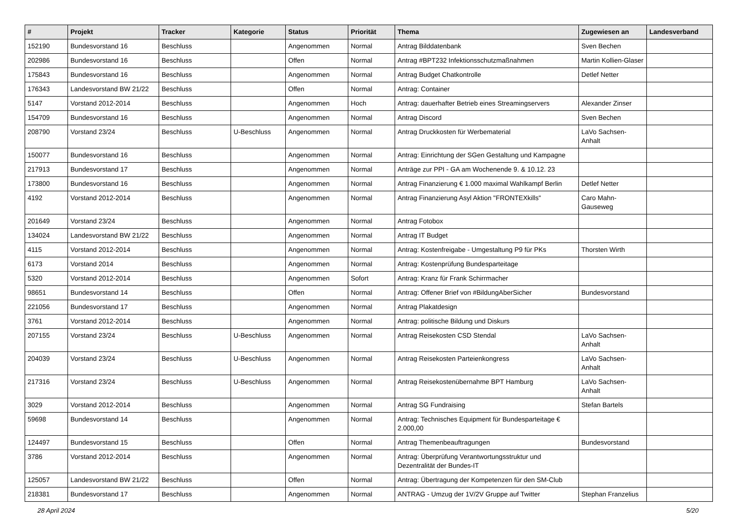| # | Projekt | Tracker | Kategorie | Status | Priorität | Thema | Zugewiesen an | Landesverband |
| --- | --- | --- | --- | --- | --- | --- | --- | --- |
| 152190 | Bundesvorstand 16 | Beschluss | | Angenommen | Normal | Antrag Bilddatenbank | Sven Bechen | |
| 202986 | Bundesvorstand 16 | Beschluss | | Offen | Normal | Antrag #BPT232 Infektionsschutzmaßnahmen | Martin Kollien-Glaser | |
| 175843 | Bundesvorstand 16 | Beschluss | | Angenommen | Normal | Antrag Budget Chatkontrolle | Detlef Netter | |
| 176343 | Landesvorstand BW 21/22 | Beschluss | | Offen | Normal | Antrag: Container | | |
| 5147 | Vorstand 2012-2014 | Beschluss | | Angenommen | Hoch | Antrag: dauerhafter Betrieb eines Streamingservers | Alexander Zinser | |
| 154709 | Bundesvorstand 16 | Beschluss | | Angenommen | Normal | Antrag Discord | Sven Bechen | |
| 208790 | Vorstand 23/24 | Beschluss | U-Beschluss | Angenommen | Normal | Antrag Druckkosten für Werbematerial | LaVo Sachsen-Anhalt | |
| 150077 | Bundesvorstand 16 | Beschluss | | Angenommen | Normal | Antrag: Einrichtung der SGen Gestaltung und Kampagne | | |
| 217913 | Bundesvorstand 17 | Beschluss | | Angenommen | Normal | Anträge zur PPI - GA am Wochenende 9. & 10.12. 23 | | |
| 173800 | Bundesvorstand 16 | Beschluss | | Angenommen | Normal | Antrag Finanzierung € 1.000 maximal Wahlkampf Berlin | Detlef Netter | |
| 4192 | Vorstand 2012-2014 | Beschluss | | Angenommen | Normal | Antrag Finanzierung Asyl Aktion "FRONTEXkills" | Caro Mahn-Gauseweg | |
| 201649 | Vorstand 23/24 | Beschluss | | Angenommen | Normal | Antrag Fotobox | | |
| 134024 | Landesvorstand BW 21/22 | Beschluss | | Angenommen | Normal | Antrag IT Budget | | |
| 4115 | Vorstand 2012-2014 | Beschluss | | Angenommen | Normal | Antrag: Kostenfreigabe - Umgestaltung P9 für PKs | Thorsten Wirth | |
| 6173 | Vorstand 2014 | Beschluss | | Angenommen | Normal | Antrag: Kostenprüfung Bundesparteitage | | |
| 5320 | Vorstand 2012-2014 | Beschluss | | Angenommen | Sofort | Antrag: Kranz für Frank Schirrmacher | | |
| 98651 | Bundesvorstand 14 | Beschluss | | Offen | Normal | Antrag: Offener Brief von #BildungAberSicher | Bundesvorstand | |
| 221056 | Bundesvorstand 17 | Beschluss | | Angenommen | Normal | Antrag Plakatdesign | | |
| 3761 | Vorstand 2012-2014 | Beschluss | | Angenommen | Normal | Antrag: politische Bildung und Diskurs | | |
| 207155 | Vorstand 23/24 | Beschluss | U-Beschluss | Angenommen | Normal | Antrag Reisekosten CSD Stendal | LaVo Sachsen-Anhalt | |
| 204039 | Vorstand 23/24 | Beschluss | U-Beschluss | Angenommen | Normal | Antrag Reisekosten Parteienkongress | LaVo Sachsen-Anhalt | |
| 217316 | Vorstand 23/24 | Beschluss | U-Beschluss | Angenommen | Normal | Antrag Reisekostenübernahme BPT Hamburg | LaVo Sachsen-Anhalt | |
| 3029 | Vorstand 2012-2014 | Beschluss | | Angenommen | Normal | Antrag SG Fundraising | Stefan Bartels | |
| 59698 | Bundesvorstand 14 | Beschluss | | Angenommen | Normal | Antrag: Technisches Equipment für Bundesparteitage € 2.000,00 | | |
| 124497 | Bundesvorstand 15 | Beschluss | | Offen | Normal | Antrag Themenbeauftragungen | Bundesvorstand | |
| 3786 | Vorstand 2012-2014 | Beschluss | | Angenommen | Normal | Antrag: Überprüfung Verantwortungsstruktur und Dezentralität der Bundes-IT | | |
| 125057 | Landesvorstand BW 21/22 | Beschluss | | Offen | Normal | Antrag: Übertragung der Kompetenzen für den SM-Club | | |
| 218381 | Bundesvorstand 17 | Beschluss | | Angenommen | Normal | ANTRAG - Umzug der 1V/2V Gruppe auf Twitter | Stephan Franzelius | |
28 April 2024 5/20